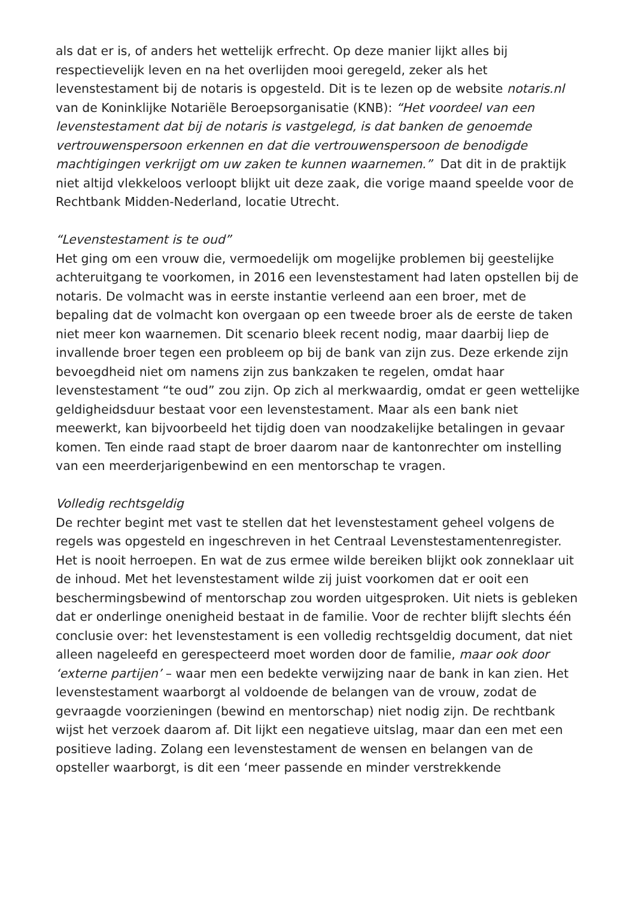als dat er is, of anders het wettelijk erfrecht. Op deze manier lijkt alles bij respectievelijk leven en na het overlijden mooi geregeld, zeker als het levenstestament bij de notaris is opgesteld. Dit is te lezen op de website notaris.nl van de Koninklijke Notariële Beroepsorganisatie (KNB): “Het voordeel van een levenstestament dat bij de notaris is vastgelegd, is dat banken de genoemde vertrouwenspersoon erkennen en dat die vertrouwenspersoon de benodigde machtigingen verkrijgt om uw zaken te kunnen waarnemen.” Dat dit in de praktijk niet altijd vlekkeloos verloopt blijkt uit deze zaak, die vorige maand speelde voor de Rechtbank Midden-Nederland, locatie Utrecht.
“Levenstestament is te oud”
Het ging om een vrouw die, vermoedelijk om mogelijke problemen bij geestelijke achteruitgang te voorkomen, in 2016 een levenstestament had laten opstellen bij de notaris. De volmacht was in eerste instantie verleend aan een broer, met de bepaling dat de volmacht kon overgaan op een tweede broer als de eerste de taken niet meer kon waarnemen. Dit scenario bleek recent nodig, maar daarbij liep de invallende broer tegen een probleem op bij de bank van zijn zus. Deze erkende zijn bevoegdheid niet om namens zijn zus bankzaken te regelen, omdat haar levenstestament “te oud” zou zijn. Op zich al merkwaardig, omdat er geen wettelijke geldigheidsduur bestaat voor een levenstestament. Maar als een bank niet meewerkt, kan bijvoorbeeld het tijdig doen van noodzakelijke betalingen in gevaar komen. Ten einde raad stapt de broer daarom naar de kantonrechter om instelling van een meerderjarigenbewind en een mentorschap te vragen.
Volledig rechtsgeldig
De rechter begint met vast te stellen dat het levenstestament geheel volgens de regels was opgesteld en ingeschreven in het Centraal Levenstestamentenregister. Het is nooit herroepen. En wat de zus ermee wilde bereiken blijkt ook zonneklaar uit de inhoud. Met het levenstestament wilde zij juist voorkomen dat er ooit een beschermingsbewind of mentorschap zou worden uitgesproken. Uit niets is gebleken dat er onderlinge onenigheid bestaat in de familie. Voor de rechter blijft slechts één conclusie over: het levenstestament is een volledig rechtsgeldig document, dat niet alleen nageleefd en gerespecteerd moet worden door de familie, maar ook door ‘externe partijen’ – waar men een bedekte verwijzing naar de bank in kan zien. Het levenstestament waarborgt al voldoende de belangen van de vrouw, zodat de gevraagde voorzieningen (bewind en mentorschap) niet nodig zijn. De rechtbank wijst het verzoek daarom af. Dit lijkt een negatieve uitslag, maar dan een met een positieve lading. Zolang een levenstestament de wensen en belangen van de opsteller waarborgt, is dit een ‘meer passende en minder verstrekkende